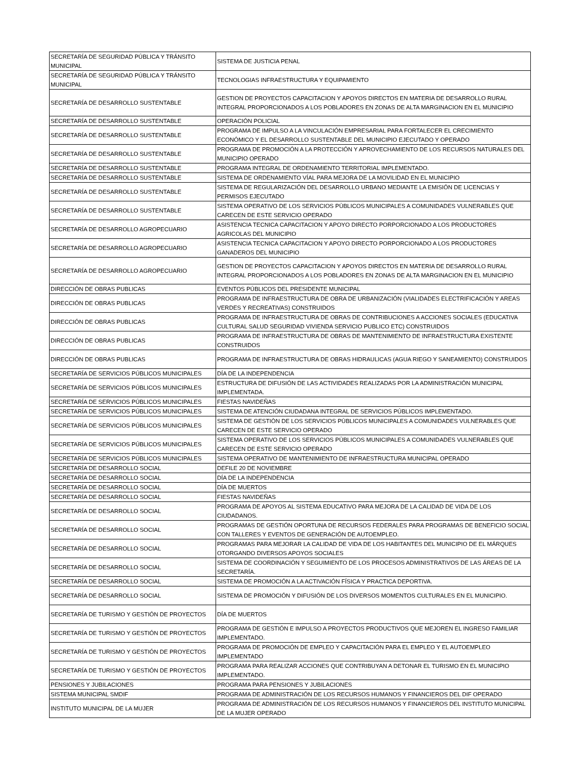| SECRETARÍA DE SEGURIDAD PÚBLICA Y TRÁNSITO MUNICIPAL | SISTEMA DE JUSTICIA PENAL |
| SECRETARÍA DE SEGURIDAD PÚBLICA Y TRÁNSITO MUNICIPAL | TECNOLOGIAS INFRAESTRUCTURA Y EQUIPAMIENTO |
| SECRETARÍA DE DESARROLLO SUSTENTABLE | GESTION DE PROYECTOS CAPACITACION Y APOYOS DIRECTOS EN MATERIA DE DESARROLLO RURAL INTEGRAL PROPORCIONADOS A LOS POBLADORES EN ZONAS DE ALTA MARGINACION EN EL MUNICIPIO |
| SECRETARÍA DE DESARROLLO SUSTENTABLE | OPERACIÓN POLICIAL |
| SECRETARÍA DE DESARROLLO SUSTENTABLE | PROGRAMA DE IMPULSO A LA VINCULACIÓN EMPRESARIAL PARA FORTALECER EL CRECIMIENTO ECONÓMICO Y EL DESARROLLO SUSTENTABLE DEL MUNICIPIO EJECUTADO Y OPERADO |
| SECRETARÍA DE DESARROLLO SUSTENTABLE | PROGRAMA DE PROMOCIÓN A LA PROTECCIÓN Y APROVECHAMIENTO DE LOS RECURSOS NATURALES DEL MUNICIPIO OPERADO |
| SECRETARÍA DE DESARROLLO SUSTENTABLE | PROGRAMA INTEGRAL DE ORDENAMIENTO TERRITORIAL IMPLEMENTADO. |
| SECRETARÍA DE DESARROLLO SUSTENTABLE | SISTEMA DE ORDENAMIENTO VÍAL PARA MEJORA DE LA MOVILIDAD EN EL MUNICIPIO |
| SECRETARÍA DE DESARROLLO SUSTENTABLE | SISTEMA DE REGULARIZACIÓN DEL DESARROLLO URBANO MEDIANTE LA EMISIÓN DE LICENCIAS Y PERMISOS EJECUTADO |
| SECRETARÍA DE DESARROLLO SUSTENTABLE | SISTEMA OPERATIVO DE LOS SERVICIOS PÙBLICOS MUNICIPALES A COMUNIDADES VULNERABLES QUE CARECEN DE ESTE SERVICIO OPERADO |
| SECRETARÍA DE DESARROLLO AGROPECUARIO | ASISTENCIA TECNICA CAPACITACION Y APOYO DIRECTO PORPORCIONADO A LOS PRODUCTORES AGRICOLAS DEL MUNICIPIO |
| SECRETARÍA DE DESARROLLO AGROPECUARIO | ASISTENCIA TECNICA CAPACITACION Y APOYO DIRECTO PORPORCIONADO A LOS PRODUCTORES GANADEROS DEL MUNICIPIO |
| SECRETARÍA DE DESARROLLO AGROPECUARIO | GESTION DE PROYECTOS CAPACITACION Y APOYOS DIRECTOS EN MATERIA DE DESARROLLO RURAL INTEGRAL PROPORCIONADOS A LOS POBLADORES EN ZONAS DE ALTA MARGINACION EN EL MUNICIPIO |
| DIRECCIÓN DE OBRAS PUBLICAS | EVENTOS PÚBLICOS DEL PRESIDENTE MUNICIPAL |
| DIRECCIÓN DE OBRAS PUBLICAS | PROGRAMA DE INFRAESTRUCTURA DE OBRA DE URBANIZACIÓN (VIALIDADES ELECTRIFICACIÓN Y AREAS VERDES Y RECREATIVAS) CONSTRUIDOS |
| DIRECCIÓN DE OBRAS PUBLICAS | PROGRAMA DE INFRAESTRUCTURA DE OBRAS DE CONTRIBUCIONES A ACCIONES SOCIALES (EDUCATIVA CULTURAL SALUD SEGURIDAD VIVIENDA SERVICIO PUBLICO ETC) CONSTRUIDOS |
| DIRECCIÓN DE OBRAS PUBLICAS | PROGRAMA DE INFRAESTRUCTURA DE OBRAS DE MANTENIMIENTO DE INFRAESTRUCTURA EXISTENTE CONSTRUIDOS |
| DIRECCIÓN DE OBRAS PUBLICAS | PROGRAMA DE INFRAESTRUCTURA DE OBRAS HIDRAULICAS (AGUA RIEGO Y SANEAMIENTO) CONSTRUIDOS |
| SECRETARÍA DE SERVICIOS PÚBLICOS MUNICIPALES | DÍA DE LA INDEPENDENCIA |
| SECRETARÍA DE SERVICIOS PÚBLICOS MUNICIPALES | ESTRUCTURA DE DIFUSIÓN DE LAS ACTIVIDADES REALIZADAS POR LA ADMINISTRACIÓN MUNICIPAL IMPLEMENTADA. |
| SECRETARÍA DE SERVICIOS PÚBLICOS MUNICIPALES | FIESTAS NAVIDEÑAS |
| SECRETARÍA DE SERVICIOS PÚBLICOS MUNICIPALES | SISTEMA DE ATENCIÓN CIUDADANA INTEGRAL DE SERVICIOS PÚBLICOS IMPLEMENTADO. |
| SECRETARÍA DE SERVICIOS PÚBLICOS MUNICIPALES | SISTEMA DE GESTIÒN DE LOS SERVICIOS PÙBLICOS MUNICIPALES A COMUNIDADES VULNERABLES QUE CARECEN DE ESTE SERVICIO OPERADO |
| SECRETARÍA DE SERVICIOS PÚBLICOS MUNICIPALES | SISTEMA OPERATIVO DE LOS SERVICIOS PÙBLICOS MUNICIPALES A COMUNIDADES VULNERABLES QUE CARECEN DE ESTE SERVICIO OPERADO |
| SECRETARÍA DE SERVICIOS PÚBLICOS MUNICIPALES | SISTEMA OPERATIVO DE MANTENIMIENTO DE INFRAESTRUCTURA MUNICIPAL OPERADO |
| SECRETARÍA DE DESARROLLO SOCIAL | DEFILE 20 DE NOVIEMBRE |
| SECRETARÍA DE DESARROLLO SOCIAL | DÍA DE LA INDEPENDENCIA |
| SECRETARÍA DE DESARROLLO SOCIAL | DÍA DE MUERTOS |
| SECRETARÍA DE DESARROLLO SOCIAL | FIESTAS NAVIDEÑAS |
| SECRETARÍA DE DESARROLLO SOCIAL | PROGRAMA DE APOYOS AL SISTEMA EDUCATIVO PARA MEJORA DE LA CALIDAD DE VIDA DE LOS CIUDADANOS. |
| SECRETARÍA DE DESARROLLO SOCIAL | PROGRAMAS DE GESTIÓN OPORTUNA DE RECURSOS FEDERALES PARA PROGRAMAS DE BENEFICIO SOCIAL CON TALLERES Y EVENTOS DE GENERACIÓN DE AUTOEMPLEO. |
| SECRETARÍA DE DESARROLLO SOCIAL | PROGRAMAS PARA MEJORAR LA CALIDAD DE VIDA DE LOS HABITANTES DEL MUNICIPIO DE EL MÁRQUES OTORGANDO DIVERSOS APOYOS SOCIALES |
| SECRETARÍA DE DESARROLLO SOCIAL | SISTEMA DE COORDINACIÓN Y SEGUIMIENTO DE LOS PROCESOS ADMINISTRATIVOS DE LAS ÁREAS DE LA SECRETARÍA. |
| SECRETARÍA DE DESARROLLO SOCIAL | SISTEMA DE PROMOCIÓN A LA ACTIVACIÓN FÍSICA Y PRACTICA DEPORTIVA. |
| SECRETARÍA DE DESARROLLO SOCIAL | SISTEMA DE PROMOCIÓN Y DIFUSIÓN DE LOS DIVERSOS MOMENTOS CULTURALES EN EL MUNICIPIO. |
| SECRETARÍA DE TURISMO Y GESTIÓN DE PROYECTOS | DÍA DE MUERTOS |
| SECRETARÍA DE TURISMO Y GESTIÓN DE PROYECTOS | PROGRAMA DE GESTIÓN E IMPULSO A PROYECTOS PRODUCTIVOS QUE MEJOREN EL INGRESO FAMILIAR IMPLEMENTADO. |
| SECRETARÍA DE TURISMO Y GESTIÓN DE PROYECTOS | PROGRAMA DE PROMOCIÓN DE EMPLEO Y CAPACITACIÓN PARA EL EMPLEO Y EL AUTOEMPLEO IMPLEMENTADO |
| SECRETARÍA DE TURISMO Y GESTIÓN DE PROYECTOS | PROGRAMA PARA REALIZAR ACCIONES QUE CONTRIBUYAN A DETONAR EL TURISMO EN EL MUNICIPIO IMPLEMENTADO. |
| PENSIONES Y JUBILACIONES | PROGRAMA PARA PENSIONES Y JUBILACIONES |
| SISTEMA MUNICIPAL SMDIF | PROGRAMA DE ADMINISTRACIÓN DE LOS RECURSOS HUMANOS Y FINANCIEROS DEL DIF OPERADO |
| INSTITUTO MUNICIPAL DE LA MUJER | PROGRAMA DE ADMINISTRACIÓN DE LOS RECURSOS HUMANOS Y FINANCIEROS DEL INSTITUTO MUNICIPAL DE LA MUJER OPERADO |